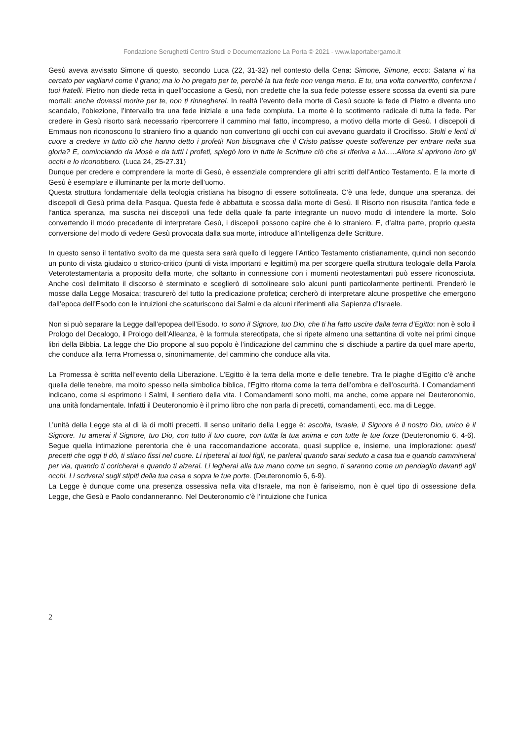Fondazione Serughetti Centro Studi e Documentazione La Porta © 2021 - www.laportabergamo.it
Gesù aveva avvisato Simone di questo, secondo Luca (22, 31-32) nel contesto della Cena: Simone, Simone, ecco: Satana vi ha cercato per vagliarvi come il grano; ma io ho pregato per te, perché la tua fede non venga meno. E tu, una volta convertito, conferma i tuoi fratelli. Pietro non diede retta in quell’occasione a Gesù, non credette che la sua fede potesse essere scossa da eventi sia pure mortali: anche dovessi morire per te, non ti rinnegherei. In realtà l’evento della morte di Gesù scuote la fede di Pietro e diventa uno scandalo, l’obiezione, l’intervallo tra una fede iniziale e una fede compiuta. La morte è lo scotimento radicale di tutta la fede. Per credere in Gesù risorto sarà necessario ripercorrere il cammino mal fatto, incompreso, a motivo della morte di Gesù. I discepoli di Emmaus non riconoscono lo straniero fino a quando non convertono gli occhi con cui avevano guardato il Crocifisso. Stolti e lenti di cuore a credere in tutto ciò che hanno detto i profeti! Non bisognava che il Cristo patisse queste sofferenze per entrare nella sua gloria? E, cominciando da Mosè e da tutti i profeti, spiegò loro in tutte le Scritture ciò che si riferiva a lui…..Allora si aprirono loro gli occhi e lo riconobbero. (Luca 24, 25-27.31)
Dunque per credere e comprendere la morte di Gesù, è essenziale comprendere gli altri scritti dell’Antico Testamento. E la morte di Gesù è esemplare e illuminante per la morte dell’uomo.
Questa struttura fondamentale della teologia cristiana ha bisogno di essere sottolineata. C’è una fede, dunque una speranza, dei discepoli di Gesù prima della Pasqua. Questa fede è abbattuta e scossa dalla morte di Gesù. Il Risorto non risuscita l’antica fede e l’antica speranza, ma suscita nei discepoli una fede della quale fa parte integrante un nuovo modo di intendere la morte. Solo convertendo il modo precedente di interpretare Gesù, i discepoli possono capire che è lo straniero. E, d’altra parte, proprio questa conversione del modo di vedere Gesù provocata dalla sua morte, introduce all’intelligenza delle Scritture.
In questo senso il tentativo svolto da me questa sera sarà quello di leggere l’Antico Testamento cristianamente, quindi non secondo un punto di vista giudaico o storico-critico (punti di vista importanti e legittimi) ma per scorgere quella struttura teologale della Parola Veterotestamentaria a proposito della morte, che soltanto in connessione con i momenti neotestamentari può essere riconosciuta. Anche così delimitato il discorso è sterminato e sceglierò di sottolineare solo alcuni punti particolarmente pertinenti. Prenderò le mosse dalla Legge Mosaica; trascurerò del tutto la predicazione profetica; cercherò di interpretare alcune prospettive che emergono dall’epoca dell’Esodo con le intuizioni che scaturiscono dai Salmi e da alcuni riferimenti alla Sapienza d’Israele.
Non si può separare la Legge dall’epopea dell’Esodo. Io sono il Signore, tuo Dio, che ti ha fatto uscire dalla terra d’Egitto: non è solo il Prologo del Decalogo, il Prologo dell’Alleanza, è la formula stereotipata, che si ripete almeno una settantina di volte nei primi cinque libri della Bibbia. La legge che Dio propone al suo popolo è l’indicazione del cammino che si dischiude a partire da quel mare aperto, che conduce alla Terra Promessa o, sinonimamente, del cammino che conduce alla vita.
La Promessa è scritta nell’evento della Liberazione. L’Egitto è la terra della morte e delle tenebre. Tra le piaghe d’Egitto c’è anche quella delle tenebre, ma molto spesso nella simbolica biblica, l’Egitto ritorna come la terra dell’ombra e dell’oscurità. I Comandamenti indicano, come si esprimono i Salmi, il sentiero della vita. I Comandamenti sono molti, ma anche, come appare nel Deuteronomio, una unità fondamentale. Infatti il Deuteronomio è il primo libro che non parla di precetti, comandamenti, ecc. ma di Legge.
L’unità della Legge sta al di là di molti precetti. Il senso unitario della Legge è: ascolta, Israele, il Signore è il nostro Dio, unico è il Signore. Tu amerai il Signore, tuo Dio, con tutto il tuo cuore, con tutta la tua anima e con tutte le tue forze (Deuteronomio 6, 4-6). Segue quella intimazione perentoria che è una raccomandazione accorata, quasi supplice e, insieme, una implorazione: questi precetti che oggi ti dò, ti stiano fissi nel cuore. Li ripeterai ai tuoi figli, ne parlerai quando sarai seduto a casa tua e quando camminerai per via, quando ti coricherai e quando ti alzerai. Li legherai alla tua mano come un segno, ti saranno come un pendaglio davanti agli occhi. Li scriverai sugli stipiti della tua casa e sopra le tue porte. (Deuteronomio 6, 6-9).
La Legge è dunque come una presenza ossessiva nella vita d’Israele, ma non è fariseismo, non è quel tipo di ossessione della Legge, che Gesù e Paolo condanneranno. Nel Deuteronomio c’è l’intuizione che l’unica
2